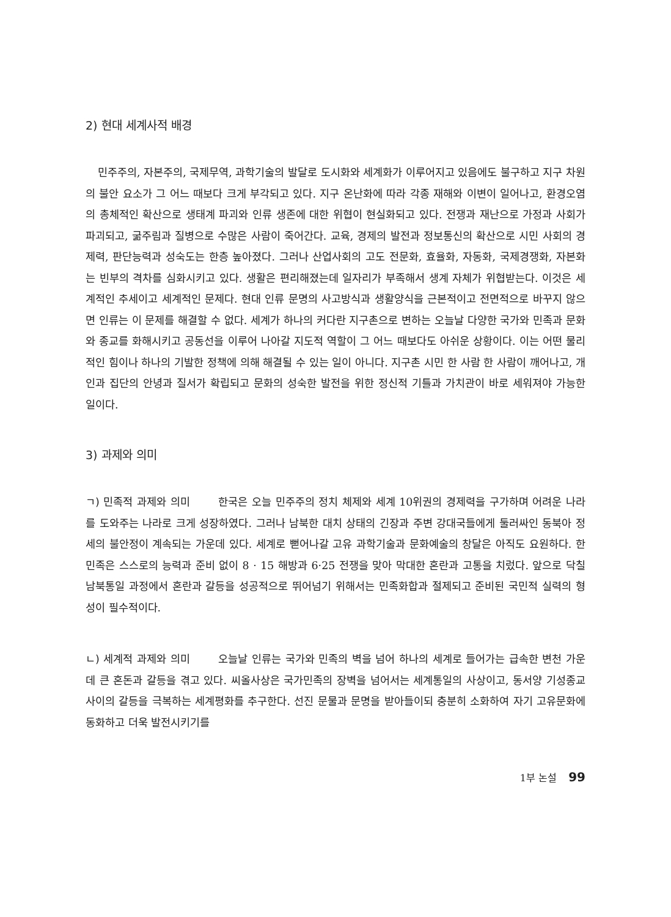2) 현대 세계사적 배경
민주주의, 자본주의, 국제무역, 과학기술의 발달로 도시화와 세계화가 이루어지고 있음에도 불구하고 지구 차원의 불안 요소가 그 어느 때보다 크게 부각되고 있다. 지구 온난화에 따라 각종 재해와 이변이 일어나고, 환경오염의 총체적인 확산으로 생태계 파괴와 인류 생존에 대한 위협이 현실화되고 있다. 전쟁과 재난으로 가정과 사회가 파괴되고, 굶주림과 질병으로 수많은 사람이 죽어간다. 교육, 경제의 발전과 정보통신의 확산으로 시민 사회의 경제력, 판단능력과 성숙도는 한층 높아졌다. 그러나 산업사회의 고도 전문화, 효율화, 자동화, 국제경쟁화, 자본화는 빈부의 격차를 심화시키고 있다. 생활은 편리해졌는데 일자리가 부족해서 생계 자체가 위협받는다. 이것은 세계적인 추세이고 세계적인 문제다. 현대 인류 문명의 사고방식과 생활양식을 근본적이고 전면적으로 바꾸지 않으면 인류는 이 문제를 해결할 수 없다. 세계가 하나의 커다란 지구촌으로 변하는 오늘날 다양한 국가와 민족과 문화와 종교를 화해시키고 공동선을 이루어 나아갈 지도적 역할이 그 어느 때보다도 아쉬운 상황이다. 이는 어떤 물리적인 힘이나 하나의 기발한 정책에 의해 해결될 수 있는 일이 아니다. 지구촌 시민 한 사람 한 사람이 깨어나고, 개인과 집단의 안녕과 질서가 확립되고 문화의 성숙한 발전을 위한 정신적 기틀과 가치관이 바로 세워져야 가능한 일이다.
3) 과제와 의미
ㄱ) 민족적 과제와 의미 한국은 오늘 민주주의 정치 체제와 세계 10위권의 경제력을 구가하며 어려운 나라를 도와주는 나라로 크게 성장하였다. 그러나 남북한 대치 상태의 긴장과 주변 강대국들에게 둘러싸인 동북아 정세의 불안정이 계속되는 가운데 있다. 세계로 뻗어나갈 고유 과학기술과 문화예술의 창달은 아직도 요원하다. 한민족은 스스로의 능력과 준비 없이 8 · 15 해방과 6·25 전쟁을 맞아 막대한 혼란과 고통을 치렀다. 앞으로 닥칠 남북통일 과정에서 혼란과 갈등을 성공적으로 뛰어넘기 위해서는 민족화합과 절제되고 준비된 국민적 실력의 형성이 필수적이다.
ㄴ) 세계적 과제와 의미 오늘날 인류는 국가와 민족의 벽을 넘어 하나의 세계로 들어가는 급속한 변천 가운데 큰 혼돈과 갈등을 겪고 있다. 씨올사상은 국가민족의 장벽을 넘어서는 세계통일의 사상이고, 동서양 기성종교 사이의 갈등을 극복하는 세계평화를 추구한다. 선진 문물과 문명을 받아들이되 충분히 소화하여 자기 고유문화에 동화하고 더욱 발전시키기를
1부 논설 99